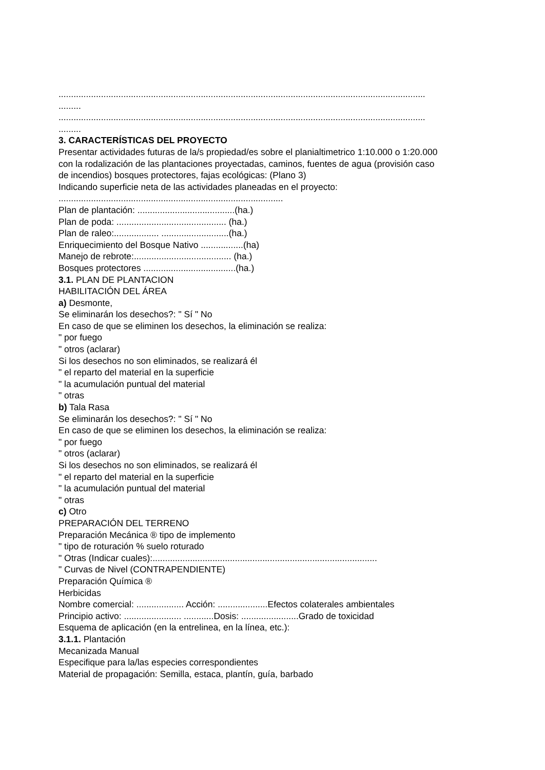...................................................................................................................................................
.........
...................................................................................................................................................
.........
3. CARACTERÍSTICAS DEL PROYECTO
Presentar actividades futuras de la/s propiedad/es sobre el planialtimetrico 1:10.000 o 1:20.000
con la rodalización de las plantaciones proyectadas, caminos, fuentes de agua (provisión caso
de incendios) bosques protectores, fajas ecológicas: (Plano 3)
Indicando superficie neta de las actividades planeadas en el proyecto:
..........................................................................................
Plan de plantación: .......................................(ha.)
Plan de poda: ............................................ (ha.)
Plan de raleo:.................. ...........................(ha.)
Enriquecimiento del Bosque Nativo .................(ha)
Manejo de rebrote:....................................... (ha.)
Bosques protectores .....................................(ha.)
3.1. PLAN DE PLANTACION
HABILITACIÓN DEL ÁREA
a) Desmonte,
Se eliminarán los desechos?: " Sí " No
En caso de que se eliminen los desechos, la eliminación se realiza:
" por fuego
" otros (aclarar)
Si los desechos no son eliminados, se realizará él
" el reparto del material en la superficie
" la acumulación puntual del material
" otras
b) Tala Rasa
Se eliminarán los desechos?: " Sí " No
En caso de que se eliminen los desechos, la eliminación se realiza:
" por fuego
" otros (aclarar)
Si los desechos no son eliminados, se realizará él
" el reparto del material en la superficie
" la acumulación puntual del material
" otras
c) Otro
PREPARACIÓN DEL TERRENO
Preparación Mecánica ® tipo de implemento
" tipo de roturación % suelo roturado
" Otras (Indicar cuales):..........................................................................................
" Curvas de Nivel (CONTRAPENDIENTE)
Preparación Química ®
Herbicidas
Nombre comercial: ................... Acción: ....................Efectos colaterales ambientales
Principio activo: ....................... ............Dosis: .......................Grado de toxicidad
Esquema de aplicación (en la entrelinea, en la línea, etc.):
3.1.1. Plantación
Mecanizada Manual
Especifique para la/las especies correspondientes
Material de propagación: Semilla, estaca, plantín, guía, barbado